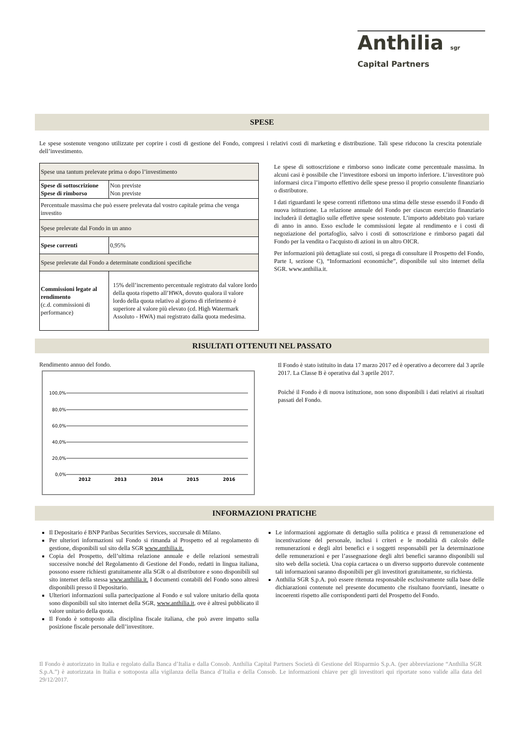Anthilia sgr
Capital Partners
SPESE
Le spese sostenute vengono utilizzate per coprire i costi di gestione del Fondo, compresi i relativi costi di marketing e distribuzione. Tali spese riducono la crescita potenziale dell’investimento.
| Spese una tantum prelevate prima o dopo l’investimento | |
| Spese di sottoscrizione Spese di rimborso | Non previste Non previste |
| Percentuale massima che può essere prelevata dal vostro capitale prima che venga investito | |
| Spese prelevate dal Fondo in un anno | |
| Spese correnti | 0,95% |
| Spese prelevate dal Fondo a determinate condizioni specifiche | |
| Commissioni legate al rendimento (c.d. commissioni di performance) | 15% dell’incremento percentuale registrato dal valore lordo della quota rispetto all’HWA, dovuto qualora il valore lordo della quota relativo al giorno di riferimento è superiore al valore più elevato (cd. High Watermark Assoluto - HWA) mai registrato dalla quota medesima. |
Le spese di sottoscrizione e rimborso sono indicate come percentuale massima. In alcuni casi è possibile che l’investitore esborsi un importo inferiore. L’investitore può informarsi circa l’importo effettivo delle spese presso il proprio consulente finanziario o distributore.
I dati riguardanti le spese correnti riflettono una stima delle stesse essendo il Fondo di nuova istituzione. La relazione annuale del Fondo per ciascun esercizio finanziario includerà il dettaglio sulle effettive spese sostenute. L’importo addebitato può variare di anno in anno. Esso esclude le commissioni legate al rendimento e i costi di negoziazione del portafoglio, salvo i costi di sottoscrizione e rimborso pagati dal Fondo per la vendita o l'acquisto di azioni in un altro OICR.
Per informazioni più dettagliate sui costi, si prega di consultare il Prospetto del Fondo, Parte I, sezione C), “Informazioni economiche”, disponibile sul sito internet della SGR. www.anthilia.it.
RISULTATI OTTENUTI NEL PASSATO
Rendimento annuo del fondo.
100,0%
80,0%
60,0%
40,0%
20,0%
0,0%
2012
2013
2014
2015
2016
Il Fondo è stato istituito in data 17 marzo 2017 ed è operativo a decorrere dal 3 aprile 2017. La Classe B è operativa dal 3 aprile 2017.
Poiché il Fondo è di nuova istituzione, non sono disponibili i dati relativi ai risultati passati del Fondo.
INFORMAZIONI PRATICHE
Il Depositario é BNP Paribas Securities Services, succursale di Milano.
Per ulteriori informazioni sul Fondo si rimanda al Prospetto ed al regolamento di gestione, disponibili sul sito della SGR www.anthilia.it.
Copia del Prospetto, dell’ultima relazione annuale e delle relazioni semestrali successive nonché del Regolamento di Gestione del Fondo, redatti in lingua italiana, possono essere richiesti gratuitamente alla SGR o al distributore e sono disponibili sul sito internet della stessa www.anthilia.it. I documenti contabili del Fondo sono altresì disponibili presso il Depositario.
Ulteriori informazioni sulla partecipazione al Fondo e sul valore unitario della quota sono disponibili sul sito internet della SGR, www.anthilia.it, ove è altresì pubblicato il valore unitario della quota.
Il Fondo è sottoposto alla disciplina fiscale italiana, che può avere impatto sulla posizione fiscale personale dell’investitore.
Le informazioni aggiornate di dettaglio sulla politica e prassi di remunerazione ed incentivazione del personale, inclusi i criteri e le modalità di calcolo delle remunerazioni e degli altri benefici e i soggetti responsabili per la determinazione delle remunerazioni e per l’assegnazione degli altri benefici saranno disponibili sul sito web della società. Una copia cartacea o un diverso supporto durevole contenente tali informazioni saranno disponibili per gli investitori gratuitamente, su richiesta.
Anthilia SGR S.p.A. può essere ritenuta responsabile esclusivamente sulla base delle dichiarazioni contenute nel presente documento che risultano fuorvianti, inesatte o incoerenti rispetto alle corrispondenti parti del Prospetto del Fondo.
Il Fondo è autorizzato in Italia e regolato dalla Banca d’Italia e dalla Consob. Anthilia Capital Partners Società di Gestione del Risparmio S.p.A. (per abbreviazione “Anthilia SGR S.p.A.”) è autorizzata in Italia e sottoposta alla vigilanza della Banca d’Italia e della Consob. Le informazioni chiave per gli investitori qui riportate sono valide alla data del 29/12/2017.